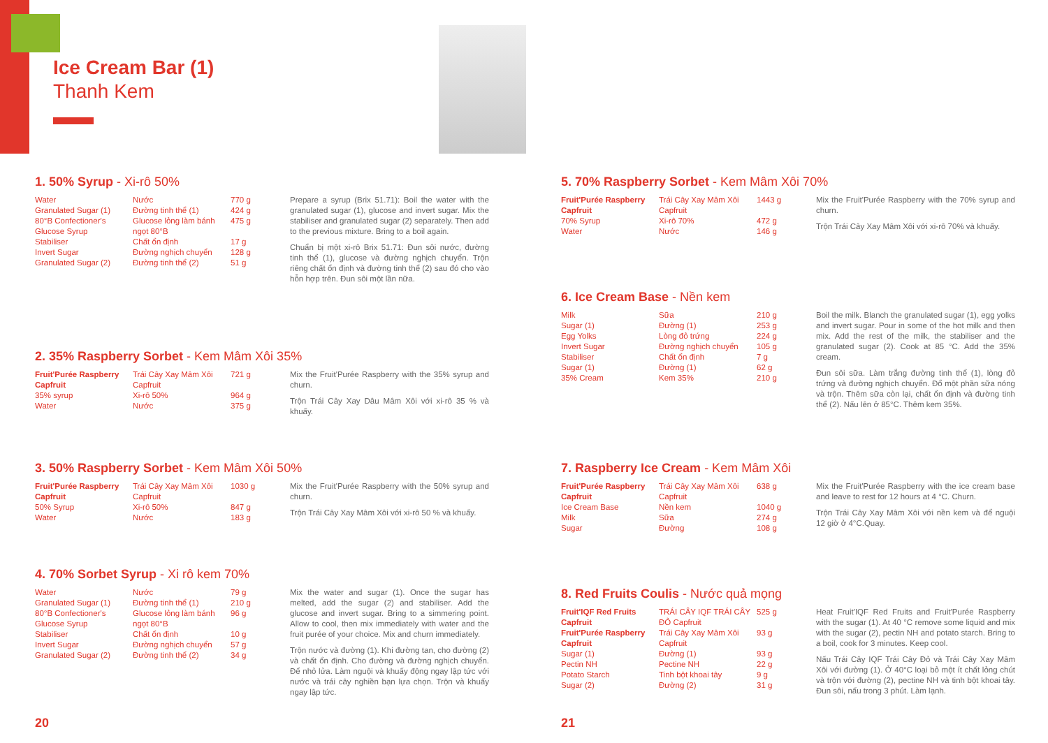Ice Cream Bar (1)
Thanh Kem
1. 50% Syrup - Xi-rô 50%
| Water | Nước | 770 g |
| Granulated Sugar (1) | Đường tinh thể (1) | 424 g |
| 80°B Confectioner's Glucose Syrup | Glucose lỏng làm bánh ngọt 80°B | 475 g |
| Stabiliser | Chất ổn định | 17 g |
| Invert Sugar | Đường nghịch chuyển | 128 g |
| Granulated Sugar (2) | Đường tinh thể (2) | 51 g |
Prepare a syrup (Brix 51.71): Boil the water with the granulated sugar (1), glucose and invert sugar. Mix the stabiliser and granulated sugar (2) separately. Then add to the previous mixture. Bring to a boil again.
Chuẩn bị một xi-rô Brix 51.71: Đun sôi nước, đường tinh thể (1), glucose và đường nghịch chuyển. Trộn riêng chất ổn định và đường tinh thể (2) sau đó cho vào hỗn hợp trên. Đun sôi một lần nữa.
2. 35% Raspberry Sorbet - Kem Mâm Xôi 35%
| Fruit'Purée Raspberry Capfruit | Trái Cây Xay Mâm Xôi Capfruit | 721 g |
| 35% syrup | Xi-rô 50% | 964 g |
| Water | Nước | 375 g |
Mix the Fruit'Purée Raspberry with the 35% syrup and churn.
Trộn Trái Cây Xay Dâu Mâm Xôi với xi-rô 35 % và khuấy.
3. 50% Raspberry Sorbet - Kem Mâm Xôi 50%
| Fruit'Purée Raspberry Capfruit | Trái Cây Xay Mâm Xôi Capfruit | 1030 g |
| 50% Syrup | Xi-rô 50% | 847 g |
| Water | Nước | 183 g |
Mix the Fruit'Purée Raspberry with the 50% syrup and churn.
Trộn Trái Cây Xay Mâm Xôi với xi-rô 50 % và khuấy.
4. 70% Sorbet Syrup - Xi rô kem 70%
| Water | Nước | 79 g |
| Granulated Sugar (1) | Đường tinh thể (1) | 210 g |
| 80°B Confectioner's Glucose Syrup | Glucose lỏng làm bánh ngọt 80°B | 96 g |
| Stabiliser | Chất ổn định | 10 g |
| Invert Sugar | Đường nghịch chuyển | 57 g |
| Granulated Sugar (2) | Đường tinh thể (2) | 34 g |
Mix the water and sugar (1). Once the sugar has melted, add the sugar (2) and stabiliser. Add the glucose and invert sugar. Bring to a simmering point. Allow to cool, then mix immediately with water and the fruit purée of your choice. Mix and churn immediately.
Trộn nước và đường (1). Khi đường tan, cho đường (2) và chất ổn định. Cho đường và đường nghịch chuyển. Để nhỏ lửa. Làm nguội và khuấy động ngay lập tức với nước và trái cây nghiền bạn lựa chọn. Trộn và khuấy ngay lập tức.
20
5. 70% Raspberry Sorbet - Kem Mâm Xôi 70%
| Fruit'Purée Raspberry Capfruit | Trái Cây Xay Mâm Xôi Capfruit | 1443 g |
| 70% Syrup | Xi-rô 70% | 472 g |
| Water | Nước | 146 g |
Mix the Fruit'Purée Raspberry with the 70% syrup and churn.
Trộn Trái Cây Xay Mâm Xôi với xi-rô 70% và khuấy.
6. Ice Cream Base - Nền kem
| Milk | Sữa | 210 g |
| Sugar (1) | Đường (1) | 253 g |
| Egg Yolks | Lòng đỏ trứng | 224 g |
| Invert Sugar | Đường nghịch chuyển | 105 g |
| Stabiliser | Chất ổn định | 7 g |
| Sugar (1) | Đường (1) | 62 g |
| 35% Cream | Kem 35% | 210 g |
Boil the milk. Blanch the granulated sugar (1), egg yolks and invert sugar. Pour in some of the hot milk and then mix. Add the rest of the milk, the stabiliser and the granulated sugar (2). Cook at 85 °C. Add the 35% cream.
Đun sôi sữa. Làm trắng đường tinh thể (1), lòng đỏ trứng và đường nghịch chuyển. Đổ một phần sữa nóng và trộn. Thêm sữa còn lại, chất ổn định và đường tinh thể (2). Nấu lên ở 85°C. Thêm kem 35%.
7. Raspberry Ice Cream - Kem Mâm Xôi
| Fruit'Purée Raspberry Capfruit | Trái Cây Xay Mâm Xôi Capfruit | 638 g |
| Ice Cream Base | Nền kem | 1040 g |
| Milk | Sữa | 274 g |
| Sugar | Đường | 108 g |
Mix the Fruit'Purée Raspberry with the ice cream base and leave to rest for 12 hours at 4 °C. Churn.
Trộn Trái Cây Xay Mâm Xôi với nền kem và để nguội 12 giờ ở 4°C.Quay.
8. Red Fruits Coulis - Nước quả mọng
| Fruit'IQF Red Fruits Capfruit | TRÁI CÂY IQF TRÁI CÂY ĐỎ Capfruit | 525 g |
| Fruit'Purée Raspberry Capfruit | Trái Cây Xay Mâm Xôi Capfruit | 93 g |
| Sugar (1) | Đường (1) | 93 g |
| Pectin NH | Pectine NH | 22 g |
| Potato Starch | Tinh bột khoai tây | 9 g |
| Sugar (2) | Đường (2) | 31 g |
Heat Fruit'IQF Red Fruits and Fruit'Purée Raspberry with the sugar (1). At 40 °C remove some liquid and mix with the sugar (2), pectin NH and potato starch. Bring to a boil, cook for 3 minutes. Keep cool.
Nấu Trái Cây IQF Trái Cây Đỏ và Trái Cây Xay Mâm Xôi với đường (1). Ở 40°C loại bỏ một ít chất lỏng chút và trộn với đường (2), pectine NH và tinh bột khoai tây. Đun sôi, nấu trong 3 phút. Làm lạnh.
21